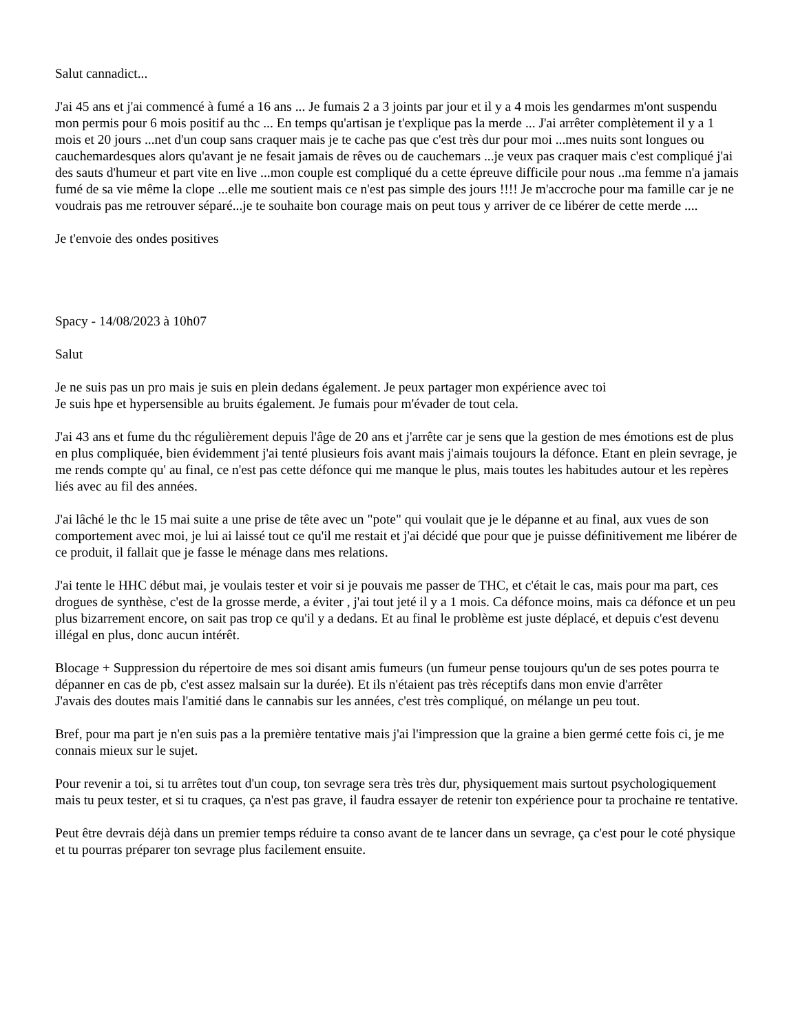Salut cannadict...
J'ai 45 ans et j'ai commencé à fumé a 16 ans ... Je fumais 2 a 3 joints par jour et il y a 4 mois les gendarmes m'ont suspendu mon permis pour 6 mois positif au thc ... En temps qu'artisan je t'explique pas la merde ... J'ai arrêter complètement il y a 1 mois et 20 jours ...net d'un coup sans craquer mais je te cache pas que c'est très dur pour moi ...mes nuits sont longues ou cauchemardesques alors qu'avant je ne fesait jamais de rêves ou de cauchemars ...je veux pas craquer mais c'est compliqué j'ai des sauts d'humeur et part vite en live ...mon couple est compliqué du a cette épreuve difficile pour nous ..ma femme n'a jamais fumé de sa vie même la clope ...elle me soutient mais ce n'est pas simple des jours !!!! Je m'accroche pour ma famille car je ne voudrais pas me retrouver séparé...je te souhaite bon courage mais on peut tous y arriver de ce libérer de cette merde ....
Je t'envoie des ondes positives
Spacy - 14/08/2023 à 10h07
Salut
Je ne suis pas un pro mais je suis en plein dedans également. Je peux partager mon expérience avec toi
Je suis hpe et hypersensible au bruits également. Je fumais pour m'évader de tout cela.
J'ai 43 ans et fume du thc régulièrement depuis l'âge de 20 ans et j'arrête car je sens que la gestion de mes émotions est de plus en plus compliquée, bien évidemment j'ai tenté plusieurs fois avant mais j'aimais toujours la défonce. Etant en plein sevrage, je me rends compte qu' au final, ce n'est pas cette défonce qui me manque le plus, mais toutes les habitudes autour et les repères liés avec au fil des années.
J'ai lâché le thc le 15 mai suite a une prise de tête avec un "pote" qui voulait que je le dépanne et au final, aux vues de son comportement avec moi, je lui ai laissé tout ce qu'il me restait et j'ai décidé que pour que je puisse définitivement me libérer de ce produit, il fallait que je fasse le ménage dans mes relations.
J'ai tente le HHC début mai, je voulais tester et voir si je pouvais me passer de THC, et c'était le cas, mais pour ma part, ces drogues de synthèse, c'est de la grosse merde, a éviter , j'ai tout jeté il y a 1 mois. Ca défonce moins, mais ca défonce et un peu plus bizarrement encore, on sait pas trop ce qu'il y a dedans. Et au final le problème est juste déplacé, et depuis c'est devenu illégal en plus, donc aucun intérêt.
Blocage + Suppression du répertoire de mes soi disant amis fumeurs (un fumeur pense toujours qu'un de ses potes pourra te dépanner en cas de pb, c'est assez malsain sur la durée). Et ils n'étaient pas très réceptifs dans mon envie d'arrêter
J'avais des doutes mais l'amitié dans le cannabis sur les années, c'est très compliqué, on mélange un peu tout.
Bref, pour ma part je n'en suis pas a la première tentative mais j'ai l'impression que la graine a bien germé cette fois ci, je me connais mieux sur le sujet.
Pour revenir a toi, si tu arrêtes tout d'un coup, ton sevrage sera très très dur, physiquement mais surtout psychologiquement mais tu peux tester, et si tu craques, ça n'est pas grave, il faudra essayer de retenir ton expérience pour ta prochaine re tentative.
Peut être devrais déjà dans un premier temps réduire ta conso avant de te lancer dans un sevrage, ça c'est pour le coté physique et tu pourras préparer ton sevrage plus facilement ensuite.